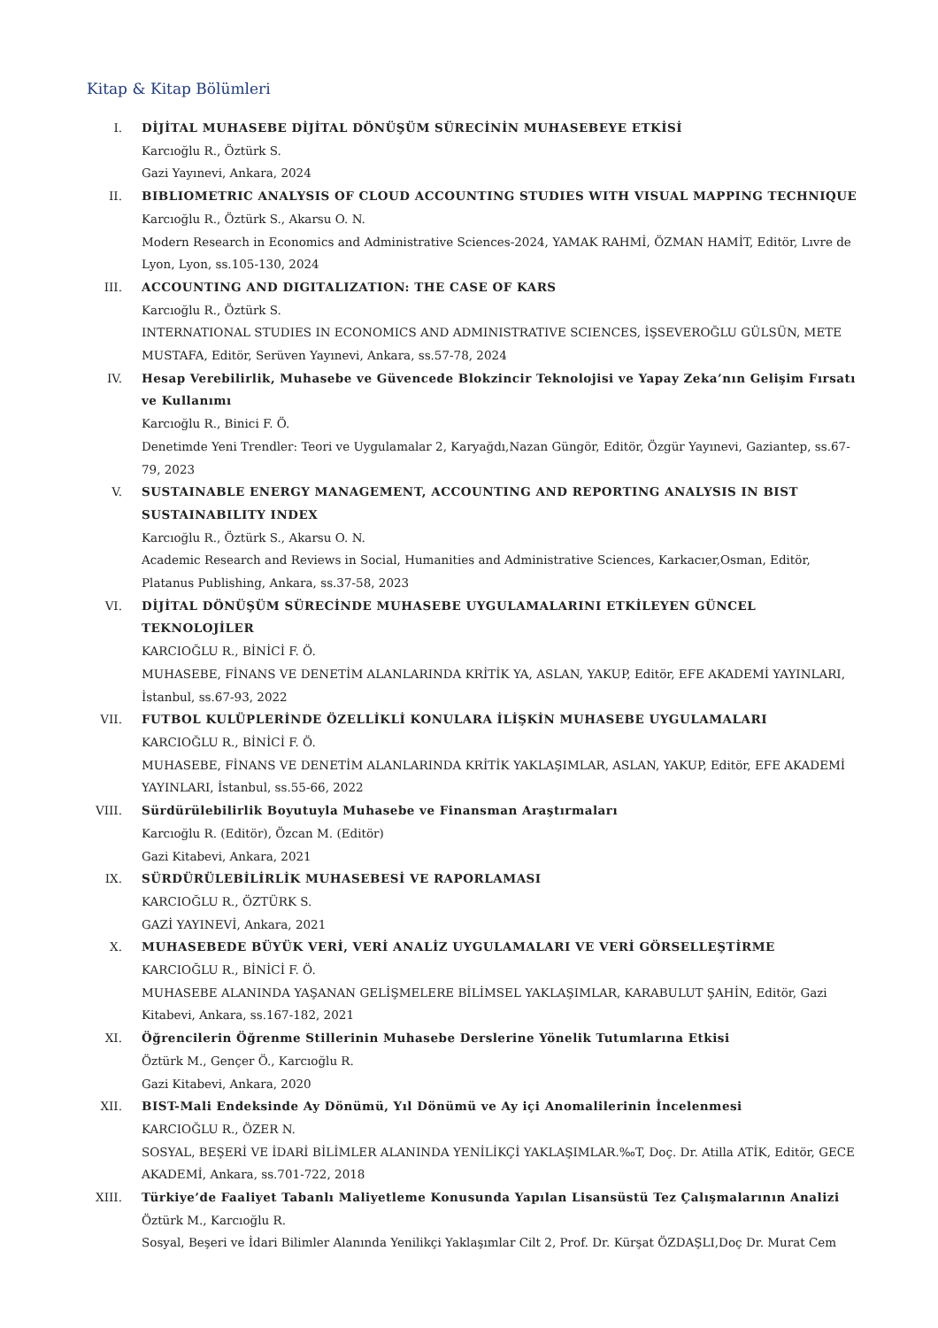Kitap & Kitap Bölümleri
I. DİJİTAL MUHASEBE DİJİTAL DÖNÜŞÜM SÜRECİNİN MUHASEBEYE ETKİSİ
Karcıoğlu R., Öztürk S.
Gazi Yayınevi, Ankara, 2024
II. BIBLIOMETRIC ANALYSIS OF CLOUD ACCOUNTING STUDIES WITH VISUAL MAPPING TECHNIQUE
Karcıoğlu R., Öztürk S., Akarsu O. N.
Modern Research in Economics and Administrative Sciences-2024, YAMAK RAHMİ, ÖZMAN HAMİT, Editör, Lıvre de Lyon, Lyon, ss.105-130, 2024
III. ACCOUNTING AND DIGITALIZATION: THE CASE OF KARS
Karcıoğlu R., Öztürk S.
INTERNATIONAL STUDIES IN ECONOMICS AND ADMINISTRATIVE SCIENCES, İŞSEVEROĞLU GÜLSÜN, METE MUSTAFA, Editör, Serüven Yayınevi, Ankara, ss.57-78, 2024
IV. Hesap Verebilirlik, Muhasebe ve Güvencede Blokzincir Teknolojisi ve Yapay Zeka’nın Gelişim Fırsatı ve Kullanımı
Karcıoğlu R., Binici F. Ö.
Denetimde Yeni Trendler: Teori ve Uygulamalar 2, Karyağdı,Nazan Güngör, Editör, Özgür Yayınevi, Gaziantep, ss.67-79, 2023
V. SUSTAINABLE ENERGY MANAGEMENT, ACCOUNTING AND REPORTING ANALYSIS IN BIST SUSTAINABILITY INDEX
Karcıoğlu R., Öztürk S., Akarsu O. N.
Academic Research and Reviews in Social, Humanities and Administrative Sciences, Karkacıer,Osman, Editör, Platanus Publishing, Ankara, ss.37-58, 2023
VI. DİJİTAL DÖNÜŞÜM SÜRECİNDE MUHASEBE UYGULAMALARINI ETKİLEYEN GÜNCEL TEKNOLOJİLER
KARCIOĞLU R., BİNİCİ F. Ö.
MUHASEBE, FİNANS VE DENETİM ALANLARINDA KRİTİK YA, ASLAN, YAKUP, Editör, EFE AKADEMİ YAYINLARI, İstanbul, ss.67-93, 2022
VII. FUTBOL KULÜPLERİNDE ÖZELLİKLİ KONULARA İLİŞKİN MUHASEBE UYGULAMALARI
KARCIOĞLU R., BİNİCİ F. Ö.
MUHASEBE, FİNANS VE DENETİM ALANLARINDA KRİTİK YAKLAŞIMLAR, ASLAN, YAKUP, Editör, EFE AKADEMİ YAYINLARI, İstanbul, ss.55-66, 2022
VIII.
Sürdürülebilirlik Boyutuyla Muhasebe ve Finansman Araştırmaları
Karcıoğlu R. (Editör), Özcan M. (Editör)
Gazi Kitabevi, Ankara, 2021
IX. SÜRDÜRÜLEBİLİRLİK MUHASEBESİ VE RAPORLAMASI
KARCIOĞLU R., ÖZTÜRK S.
GAZİ YAYINEVİ, Ankara, 2021
X. MUHASEBEDE BÜYÜK VERİ, VERİ ANALİZ UYGULAMALARI VE VERİ GÖRSELLEŞTİRME
KARCIOĞLU R., BİNİCİ F. Ö.
MUHASEBE ALANINDA YAŞANAN GELİŞMELERE BİLİMSEL YAKLAŞIMLAR, KARABULUT ŞAHİN, Editör, Gazi Kitabevi, Ankara, ss.167-182, 2021
XI. Öğrencilerin Öğrenme Stillerinin Muhasebe Derslerine Yönelik Tutumlarına Etkisi
Öztürk M., Gençer Ö., Karcıoğlu R.
Gazi Kitabevi, Ankara, 2020
XII. BIST-Mali Endeksinde Ay Dönümü, Yıl Dönümü ve Ay içi Anomalilerinin İncelenmesi
KARCIOĞLU R., ÖZER N.
SOSYAL, BEŞERİ VE İDARİ BİLİMLER ALANINDA YENİLİKÇİ YAKLAŞIMLAR.‰T, Doç. Dr. Atilla ATİK, Editör, GECE AKADEMİ, Ankara, ss.701-722, 2018
XIII.
Türkiye’de Faaliyet Tabanlı Maliyetleme Konusunda Yapılan Lisansüstü Tez Çalışmalarının Analizi
Öztürk M., Karcıoğlu R.
Sosyal, Beşeri ve İdari Bilimler Alanında Yenilikçi Yaklaşımlar Cilt 2, Prof. Dr. Kürşat ÖZDAŞLI,Doç Dr. Murat Cem